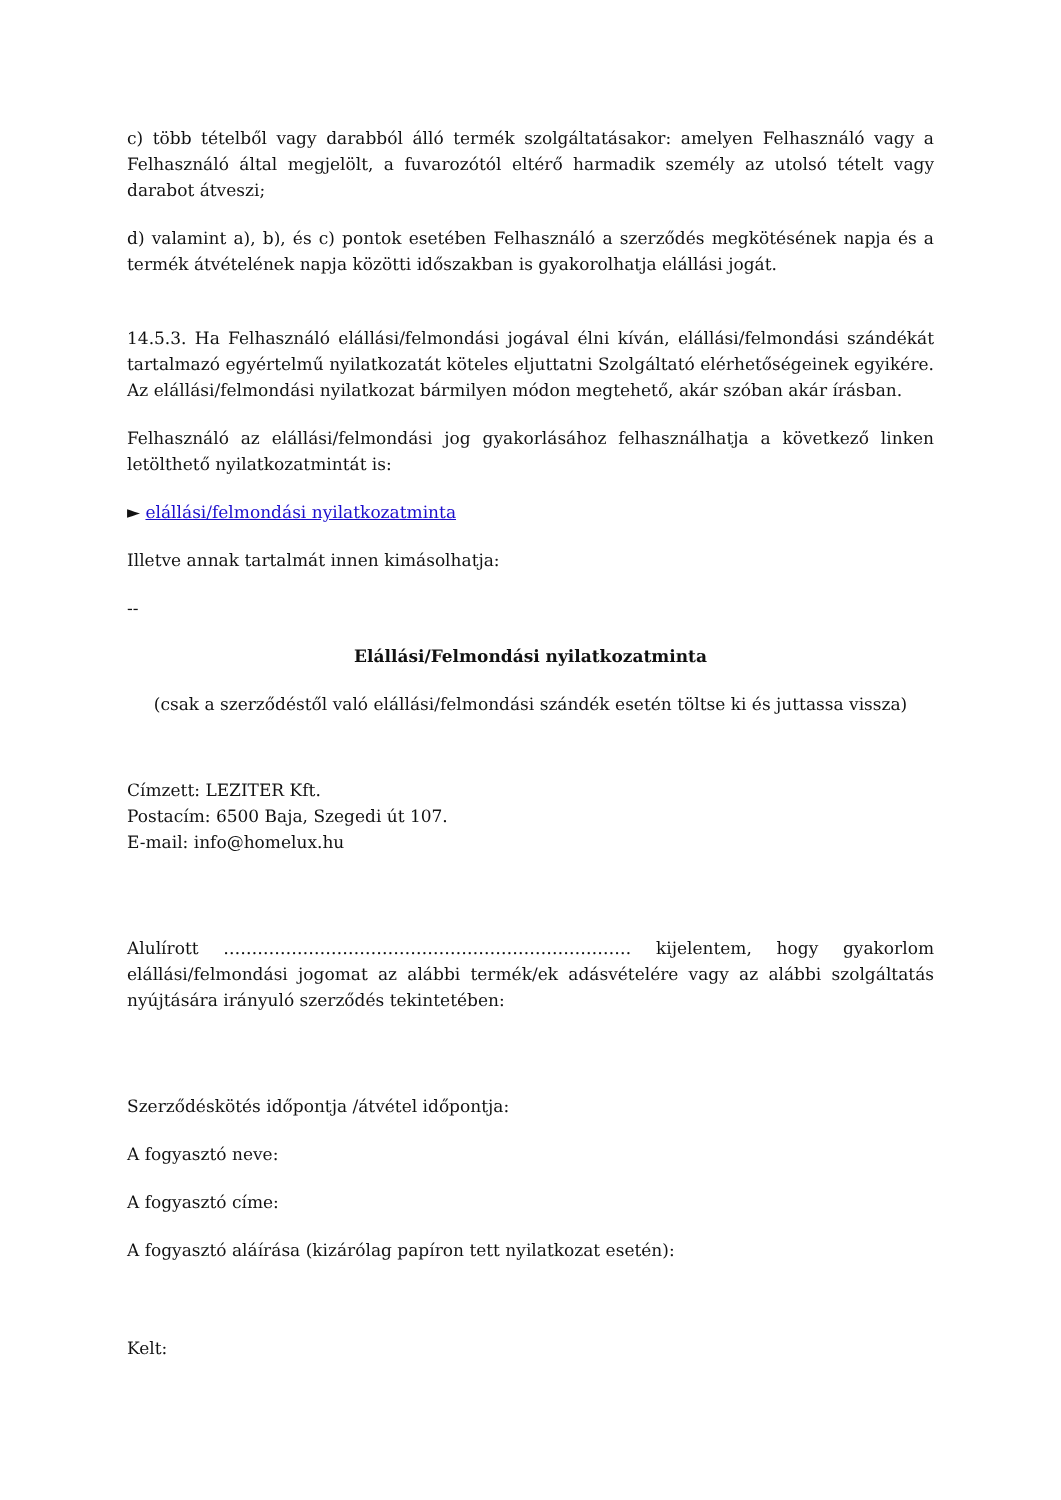c) több tételből vagy darabból álló termék szolgáltatásakor: amelyen Felhasználó vagy a Felhasználó által megjelölt, a fuvarozótól eltérő harmadik személy az utolsó tételt vagy darabot átveszi;
d) valamint a), b), és c) pontok esetében Felhasználó a szerződés megkötésének napja és a termék átvételének napja közötti időszakban is gyakorolhatja elállási jogát.
14.5.3. Ha Felhasználó elállási/felmondási jogával élni kíván, elállási/felmondási szándékát tartalmazó egyértelmű nyilatkozatát köteles eljuttatni Szolgáltató elérhetőségeinek egyikére. Az elállási/felmondási nyilatkozat bármilyen módon megtehető, akár szóban akár írásban.
Felhasználó az elállási/felmondási jog gyakorlásához felhasználhatja a következő linken letölthető nyilatkozatmintát is:
► elállási/felmondási nyilatkozatminta
Illetve annak tartalmát innen kimásolhatja:
--
Elállási/Felmondási nyilatkozatminta
(csak a szerződéstől való elállási/felmondási szándék esetén töltse ki és juttassa vissza)
Címzett: LEZITER Kft.
Postacím: 6500 Baja, Szegedi út 107.
E-mail: info@homelux.hu
Alulírott ……………………………………………………………… kijelentem, hogy gyakorlom elállási/felmondási jogomat az alábbi termék/ek adásvételére vagy az alábbi szolgáltatás nyújtására irányuló szerződés tekintetében:
Szerződéskötés időpontja /átvétel időpontja:
A fogyasztó neve:
A fogyasztó címe:
A fogyasztó aláírása (kizárólag papíron tett nyilatkozat esetén):
Kelt: